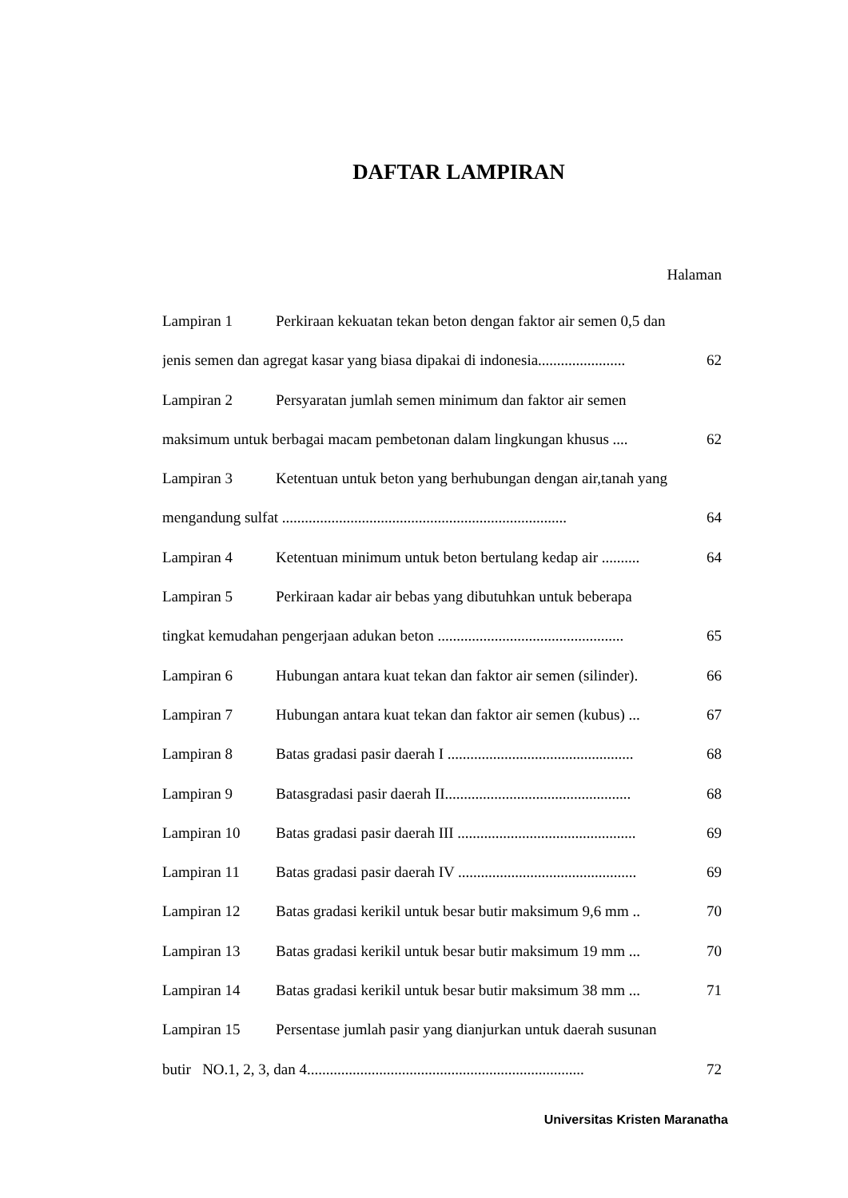DAFTAR LAMPIRAN
Halaman
Lampiran 1 Perkiraan kekuatan tekan beton dengan faktor air semen 0,5 dan
jenis semen dan agregat kasar yang biasa dipakai di indonesia....................... 62
Lampiran 2 Persyaratan jumlah semen minimum dan faktor air semen
maksimum untuk berbagai macam pembetonan dalam lingkungan khusus .... 62
Lampiran 3 Ketentuan untuk beton yang berhubungan dengan air,tanah yang
mengandung sulfat ........................................................................... 64
Lampiran 4 Ketentuan minimum untuk beton bertulang kedap air .......... 64
Lampiran 5 Perkiraan kadar air bebas yang dibutuhkan untuk beberapa
tingkat kemudahan pengerjaan adukan beton ................................................. 65
Lampiran 6 Hubungan antara kuat tekan dan faktor air semen (silinder). 66
Lampiran 7 Hubungan antara kuat tekan dan faktor air semen (kubus) ... 67
Lampiran 8 Batas gradasi pasir daerah I ................................................. 68
Lampiran 9 Batasgradasi pasir daerah II................................................. 68
Lampiran 10 Batas gradasi pasir daerah III ............................................... 69
Lampiran 11 Batas gradasi pasir daerah IV ............................................... 69
Lampiran 12 Batas gradasi kerikil untuk besar butir maksimum 9,6 mm .. 70
Lampiran 13 Batas gradasi kerikil untuk besar butir maksimum 19 mm ... 70
Lampiran 14 Batas gradasi kerikil untuk besar butir maksimum 38 mm ... 71
Lampiran 15 Persentase jumlah pasir yang dianjurkan untuk daerah susunan
butir NO.1, 2, 3, dan 4......................................................................... 72
Universitas Kristen Maranatha